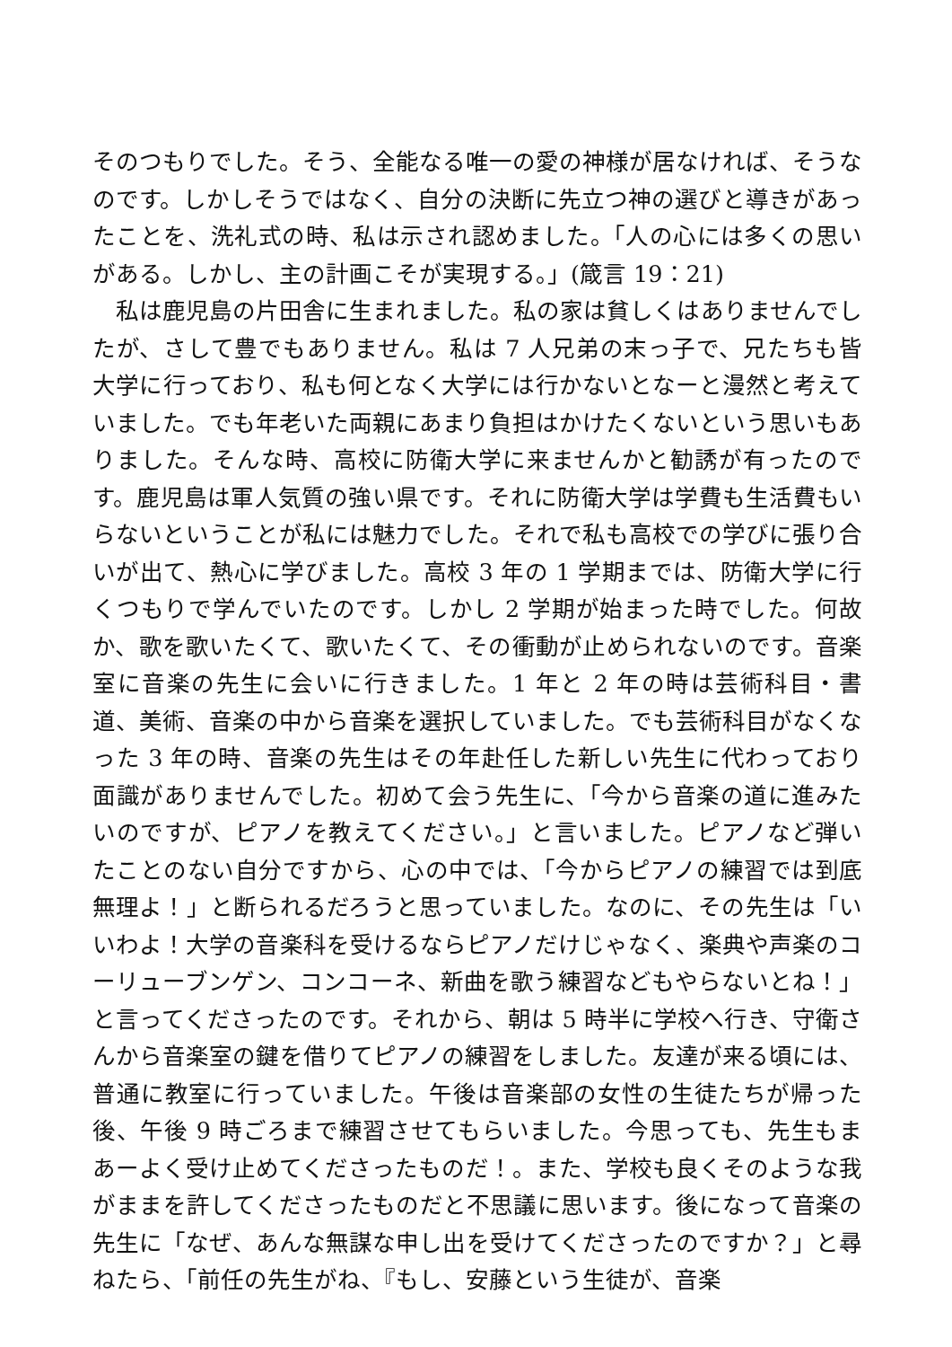そのつもりでした。そう、全能なる唯一の愛の神様が居なければ、そうなのです。しかしそうではなく、自分の決断に先立つ神の選びと導きがあったことを、洗礼式の時、私は示され認めました。「人の心には多くの思いがある。しかし、主の計画こそが実現する。」(箴言 19：21)
私は鹿児島の片田舎に生まれました。私の家は貧しくはありませんでしたが、さして豊でもありません。私は 7 人兄弟の末っ子で、兄たちも皆大学に行っており、私も何となく大学には行かないとなーと漫然と考えていました。でも年老いた両親にあまり負担はかけたくないという思いもありました。そんな時、高校に防衛大学に来ませんかと勧誘が有ったのです。鹿児島は軍人気質の強い県です。それに防衛大学は学費も生活費もいらないということが私には魅力でした。それで私も高校での学びに張り合いが出て、熱心に学びました。高校 3 年の 1 学期までは、防衛大学に行くつもりで学んでいたのです。しかし 2 学期が始まった時でした。何故か、歌を歌いたくて、歌いたくて、その衝動が止められないのです。音楽室に音楽の先生に会いに行きました。1 年と 2 年の時は芸術科目・書道、美術、音楽の中から音楽を選択していました。でも芸術科目がなくなった 3 年の時、音楽の先生はその年赴任した新しい先生に代わっており面識がありませんでした。初めて会う先生に、「今から音楽の道に進みたいのですが、ピアノを教えてください。」と言いました。ピアノなど弾いたことのない自分ですから、心の中では、「今からピアノの練習では到底無理よ！」と断られるだろうと思っていました。なのに、その先生は「いいわよ！大学の音楽科を受けるならピアノだけじゃなく、楽典や声楽のコーリューブンゲン、コンコーネ、新曲を歌う練習などもやらないとね！」と言ってくださったのです。それから、朝は 5 時半に学校へ行き、守衛さんから音楽室の鍵を借りてピアノの練習をしました。友達が来る頃には、普通に教室に行っていました。午後は音楽部の女性の生徒たちが帰った後、午後 9 時ごろまで練習させてもらいました。今思っても、先生もまあーよく受け止めてくださったものだ！。また、学校も良くそのような我がままを許してくださったものだと不思議に思います。後になって音楽の先生に「なぜ、あんな無謀な申し出を受けてくださったのですか？」と尋ねたら、「前任の先生がね、『もし、安藤という生徒が、音楽